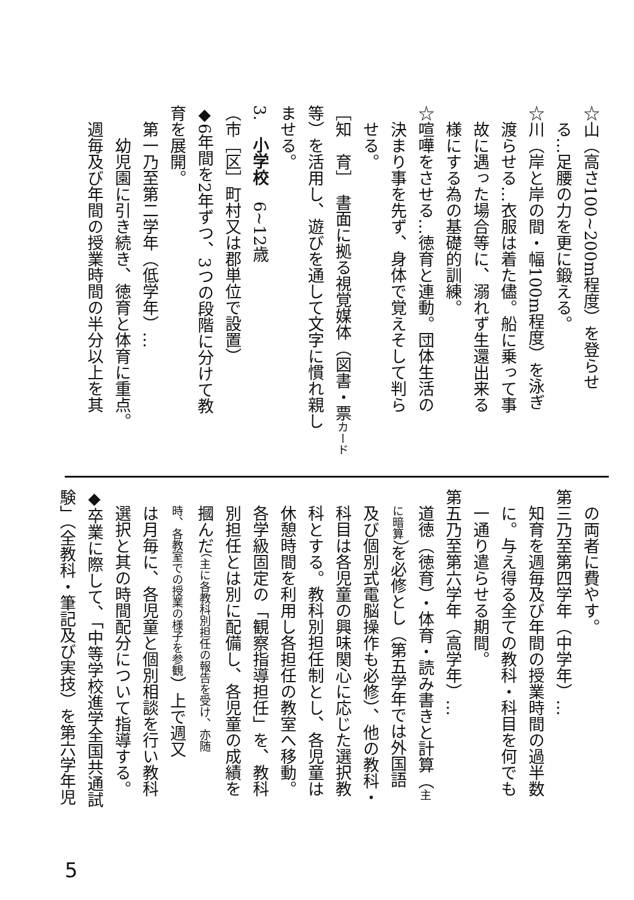☆山（高さ100~200m程度）を登らせ
　る…足腰の力を更に鍛える。
☆川（岸と岸の間・幅100m程度）を泳ぎ
　渡らせる…衣服は着た儘。船に乗って事
　故に遇った場合等に、溺れず生還出来る
　様にする為の基礎的訓練。
☆喧嘩をさせる…徳育と連動。団体生活の
　決まり事を先ず、身体で覚えそして判ら
　せる。
［知　育］　書面に拠る視覚媒体（図書・票カード
等）を活用し、遊びを通して文字に慣れ親し
ませる。
3.　小学校　6~12歳
（市［区］町村又は郡単位で設置）
◆6年間を2年ずつ、3つの段階に分けて教
育を展開。
　第一乃至第二学年（低学年）…
　　幼児園に引き続き、徳育と体育に重点。
　週毎及び年間の授業時間の半分以上を其
　の両者に費やす。
第三乃至第四学年（中学年）…
　知育を週毎及び年間の授業時間の過半数
　に。与え得る全ての教科・科目を何でも
　一通り遣らせる期間。
第五乃至第六学年（高学年）…
　道徳（徳育）・体育・読み書きと計算（主
　に暗算）を必修とし（第五学年では外国語
　及び個別式電脳操作も必修）、他の教科・
　科目は各児童の興味関心に応じた選択教
　科とする。教科別担任制とし、各児童は
　休憩時間を利用し各担任の教室へ移動。
　各学級固定の「観察指導担任」を、教科
　別担任とは別に配備し、各児童の成績を
　摑んだ（主に各教科別担任の報告を受け、亦随
　時、各教室での授業の様子を参観）上で週又
　は月毎に、各児童と個別相談を行い教科
　選択と其の時間配分について指導する。
◆卒業に際して、「中等学校進学全国共通試
験」（全教科・筆記及び実技）を第六学年児
5